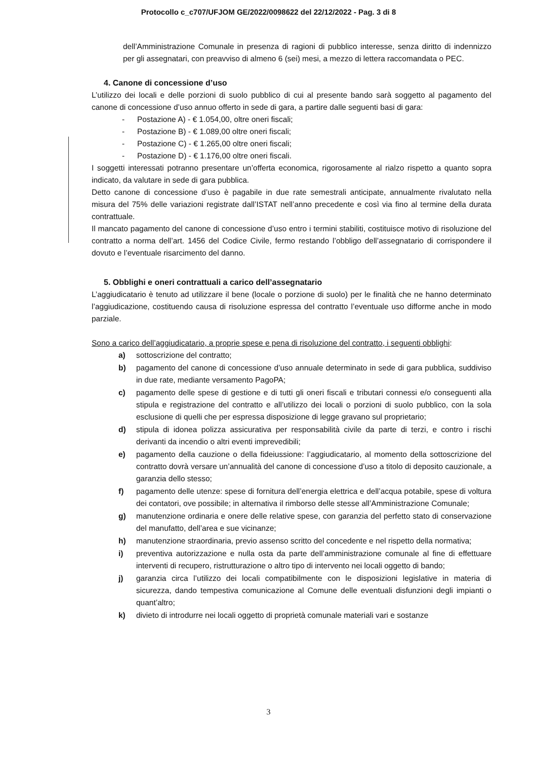Protocollo c_c707/UFJOM GE/2022/0098622 del 22/12/2022 - Pag. 3 di 8
dell’Amministrazione Comunale in presenza di ragioni di pubblico interesse, senza diritto di indennizzo per gli assegnatari, con preavviso di almeno 6 (sei) mesi, a mezzo di lettera raccomandata o PEC.
4. Canone di concessione d’uso
L’utilizzo dei locali e delle porzioni di suolo pubblico di cui al presente bando sarà soggetto al pagamento del canone di concessione d’uso annuo offerto in sede di gara, a partire dalle seguenti basi di gara:
- Postazione A) - € 1.054,00, oltre oneri fiscali;
- Postazione B) - € 1.089,00 oltre oneri fiscali;
- Postazione C) - € 1.265,00 oltre oneri fiscali;
- Postazione D) - € 1.176,00 oltre oneri fiscali.
I soggetti interessati potranno presentare un’offerta economica, rigorosamente al rialzo rispetto a quanto sopra indicato, da valutare in sede di gara pubblica.
Detto canone di concessione d’uso è pagabile in due rate semestrali anticipate, annualmente rivalutato nella misura del 75% delle variazioni registrate dall’ISTAT nell’anno precedente e così via fino al termine della durata contrattuale.
Il mancato pagamento del canone di concessione d’uso entro i termini stabiliti, costituisce motivo di risoluzione del contratto a norma dell’art. 1456 del Codice Civile, fermo restando l’obbligo dell’assegnatario di corrispondere il dovuto e l’eventuale risarcimento del danno.
5. Obblighi e oneri contrattuali a carico dell’assegnatario
L’aggiudicatario è tenuto ad utilizzare il bene (locale o porzione di suolo) per le finalità che ne hanno determinato l’aggiudicazione, costituendo causa di risoluzione espressa del contratto l’eventuale uso difforme anche in modo parziale.
Sono a carico dell’aggiudicatario, a proprie spese e pena di risoluzione del contratto, i seguenti obblighi:
a) sottoscrizione del contratto;
b) pagamento del canone di concessione d’uso annuale determinato in sede di gara pubblica, suddiviso in due rate, mediante versamento PagoPA;
c) pagamento delle spese di gestione e di tutti gli oneri fiscali e tributari connessi e/o conseguenti alla stipula e registrazione del contratto e all’utilizzo dei locali o porzioni di suolo pubblico, con la sola esclusione di quelli che per espressa disposizione di legge gravano sul proprietario;
d) stipula di idonea polizza assicurativa per responsabilità civile da parte di terzi, e contro i rischi derivanti da incendio o altri eventi imprevedibili;
e) pagamento della cauzione o della fideiussione: l’aggiudicatario, al momento della sottoscrizione del contratto dovrà versare un’annualità del canone di concessione d’uso a titolo di deposito cauzionale, a garanzia dello stesso;
f) pagamento delle utenze: spese di fornitura dell’energia elettrica e dell’acqua potabile, spese di voltura dei contatori, ove possibile; in alternativa il rimborso delle stesse all’Amministrazione Comunale;
g) manutenzione ordinaria e onere delle relative spese, con garanzia del perfetto stato di conservazione del manufatto, dell’area e sue vicinanze;
h) manutenzione straordinaria, previo assenso scritto del concedente e nel rispetto della normativa;
i) preventiva autorizzazione e nulla osta da parte dell’amministrazione comunale al fine di effettuare interventi di recupero, ristrutturazione o altro tipo di intervento nei locali oggetto di bando;
j) garanzia circa l’utilizzo dei locali compatibilmente con le disposizioni legislative in materia di sicurezza, dando tempestiva comunicazione al Comune delle eventuali disfunzioni degli impianti o quant’altro;
k) divieto di introdurre nei locali oggetto di proprietà comunale materiali vari e sostanze
3